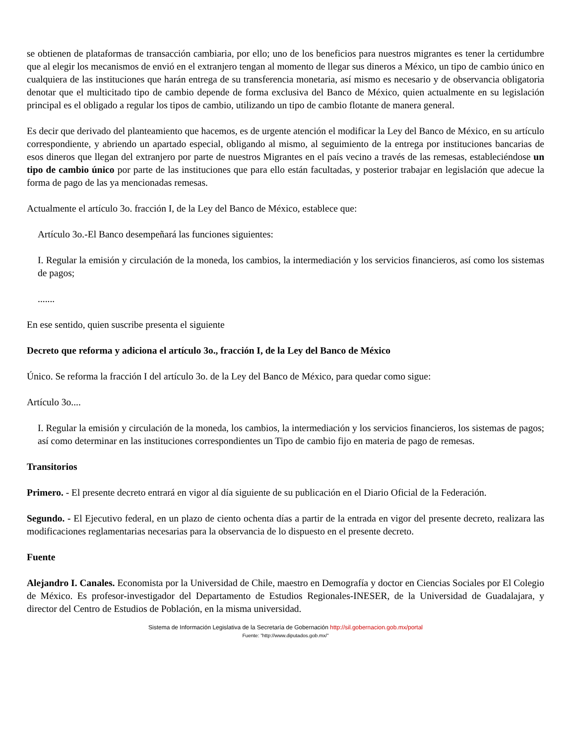se obtienen de plataformas de transacción cambiaria, por ello; uno de los beneficios para nuestros migrantes es tener la certidumbre que al elegir los mecanismos de envió en el extranjero tengan al momento de llegar sus dineros a México, un tipo de cambio único en cualquiera de las instituciones que harán entrega de su transferencia monetaria, así mismo es necesario y de observancia obligatoria denotar que el multicitado tipo de cambio depende de forma exclusiva del Banco de México, quien actualmente en su legislación principal es el obligado a regular los tipos de cambio, utilizando un tipo de cambio flotante de manera general.
Es decir que derivado del planteamiento que hacemos, es de urgente atención el modificar la Ley del Banco de México, en su artículo correspondiente, y abriendo un apartado especial, obligando al mismo, al seguimiento de la entrega por instituciones bancarias de esos dineros que llegan del extranjero por parte de nuestros Migrantes en el país vecino a través de las remesas, estableciéndose un tipo de cambio único por parte de las instituciones que para ello están facultadas, y posterior trabajar en legislación que adecue la forma de pago de las ya mencionadas remesas.
Actualmente el artículo 3o. fracción I, de la Ley del Banco de México, establece que:
Artículo 3o.-El Banco desempeñará las funciones siguientes:
I. Regular la emisión y circulación de la moneda, los cambios, la intermediación y los servicios financieros, así como los sistemas de pagos;
.......
En ese sentido, quien suscribe presenta el siguiente
Decreto que reforma y adiciona el artículo 3o., fracción I, de la Ley del Banco de México
Único. Se reforma la fracción I del artículo 3o. de la Ley del Banco de México, para quedar como sigue:
Artículo 3o....
I. Regular la emisión y circulación de la moneda, los cambios, la intermediación y los servicios financieros, los sistemas de pagos; así como determinar en las instituciones correspondientes un Tipo de cambio fijo en materia de pago de remesas.
Transitorios
Primero. - El presente decreto entrará en vigor al día siguiente de su publicación en el Diario Oficial de la Federación.
Segundo. - El Ejecutivo federal, en un plazo de ciento ochenta días a partir de la entrada en vigor del presente decreto, realizara las modificaciones reglamentarias necesarias para la observancia de lo dispuesto en el presente decreto.
Fuente
Alejandro I. Canales. Economista por la Universidad de Chile, maestro en Demografía y doctor en Ciencias Sociales por El Colegio de México. Es profesor-investigador del Departamento de Estudios Regionales-INESER, de la Universidad de Guadalajara, y director del Centro de Estudios de Población, en la misma universidad.
Sistema de Información Legislativa de la Secretaría de Gobernación http://sil.gobernacion.gob.mx/portal
Fuente: ”http://www.diputados.gob.mx/”